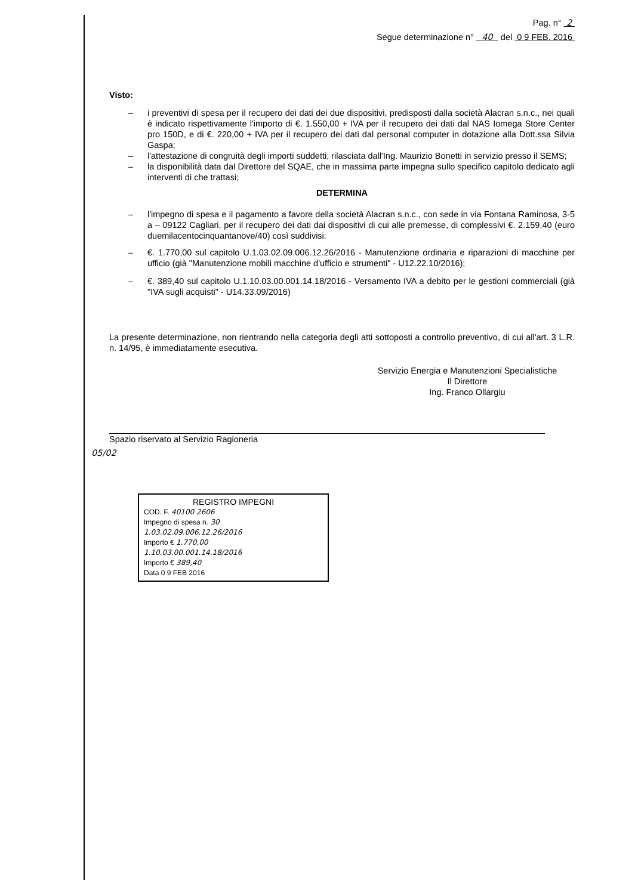Pag. n° 2
Segue determinazione n° 40 del 0 9 FEB. 2016
Visto:
– i preventivi di spesa per il recupero dei dati dei due dispositivi, predisposti dalla società Alacran s.n.c., nei quali è indicato rispettivamente l'importo di €. 1.550,00 + IVA per il recupero dei dati dal NAS Iomega Store Center pro 150D, e di €. 220,00 + IVA per il recupero dei dati dal personal computer in dotazione alla Dott.ssa Silvia Gaspa;
– l'attestazione di congruità degli importi suddetti, rilasciata dall'Ing. Maurizio Bonetti in servizio presso il SEMS;
– la disponibilità data dal Direttore del SQAE, che in massima parte impegna sullo specifico capitolo dedicato agli interventi di che trattasi;
DETERMINA
– l'impegno di spesa e il pagamento a favore della società Alacran s.n.c., con sede in via Fontana Raminosa, 3-5 a – 09122 Cagliari, per il recupero dei dati dai dispositivi di cui alle premesse, di complessivi €. 2.159,40 (euro duemilacentocinquantanove/40) così suddivisi:
– €. 1.770,00 sul capitolo U.1.03.02.09.006.12.26/2016 - Manutenzione ordinaria e riparazioni di macchine per ufficio (già "Manutenzione mobili macchine d'ufficio e strumenti" - U12.22.10/2016);
– €. 389,40 sul capitolo U.1.10.03.00.001.14.18/2016 - Versamento IVA a debito per le gestioni commerciali (già "IVA sugli acquisti" - U14.33.09/2016)
La presente determinazione, non rientrando nella categoria degli atti sottoposti a controllo preventivo, di cui all'art. 3 L.R. n. 14/95, è immediatamente esecutiva.
Servizio Energia e Manutenzioni Specialistiche
Il Direttore
Ing. Franco Ollargiu
Spazio riservato al Servizio Ragioneria
05/02
REGISTRO IMPEGNI
COD. F. 40100 2606
Impegno di spesa n. 30
1.03.02.09.006.12.26/2016
Importo € 1.770,00
1.10.03.00.001.14.18/2016
Importo € 389,40
Data 0 9 FEB 2016